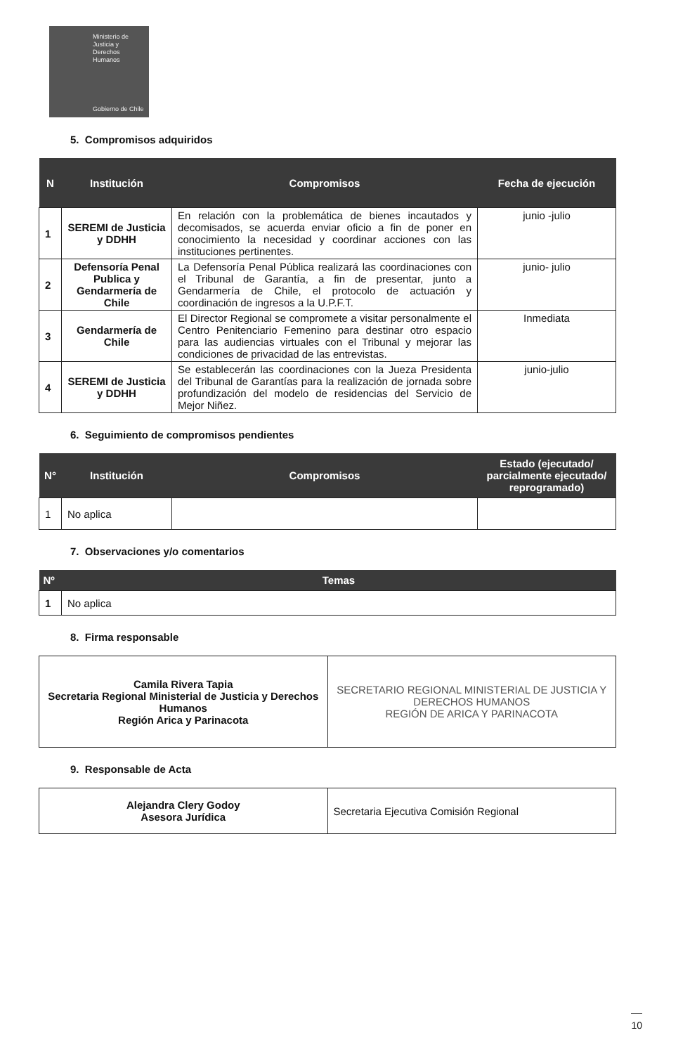Ministerio de
Justicia y
Derechos
Humanos
Gobierno de Chile
5. Compromisos adquiridos
| N | Institución | Compromisos | Fecha de ejecución |
| --- | --- | --- | --- |
| 1 | SEREMI de Justicia y DDHH | En relación con la problemática de bienes incautados y decomisados, se acuerda enviar oficio a fin de poner en conocimiento la necesidad y coordinar acciones con las instituciones pertinentes. | junio -julio |
| 2 | Defensoría Penal Publica y Gendarmería de Chile | La Defensoría Penal Pública realizará las coordinaciones con el Tribunal de Garantía, a fin de presentar, junto a Gendarmería de Chile, el protocolo de actuación y coordinación de ingresos a la U.P.F.T. | junio- julio |
| 3 | Gendarmería de Chile | El Director Regional se compromete a visitar personalmente el Centro Penitenciario Femenino para destinar otro espacio para las audiencias virtuales con el Tribunal y mejorar las condiciones de privacidad de las entrevistas. | Inmediata |
| 4 | SEREMI de Justicia y DDHH | Se establecerán las coordinaciones con la Jueza Presidenta del Tribunal de Garantías para la realización de jornada sobre profundización del modelo de residencias del Servicio de Mejor Niñez. | junio-julio |
6. Seguimiento de compromisos pendientes
| N° | Institución | Compromisos | Estado (ejecutado/ parcialmente ejecutado/ reprogramado) |
| --- | --- | --- | --- |
| 1 | No aplica | | |
7. Observaciones y/o comentarios
| Nº | Temas |
| --- | --- |
| 1 | No aplica |
8. Firma responsable
| Camila Rivera Tapia Secretaria Regional Ministerial de Justicia y Derechos Humanos Región Arica y Parinacota | SECRETARIO REGIONAL MINISTERIAL DE JUSTICIA Y DERECHOS HUMANOS REGIÓN DE ARICA Y PARINACOTA |
9. Responsable de Acta
| Alejandra Clery Godoy Asesora Jurídica | Secretaria Ejecutiva Comisión Regional |
10